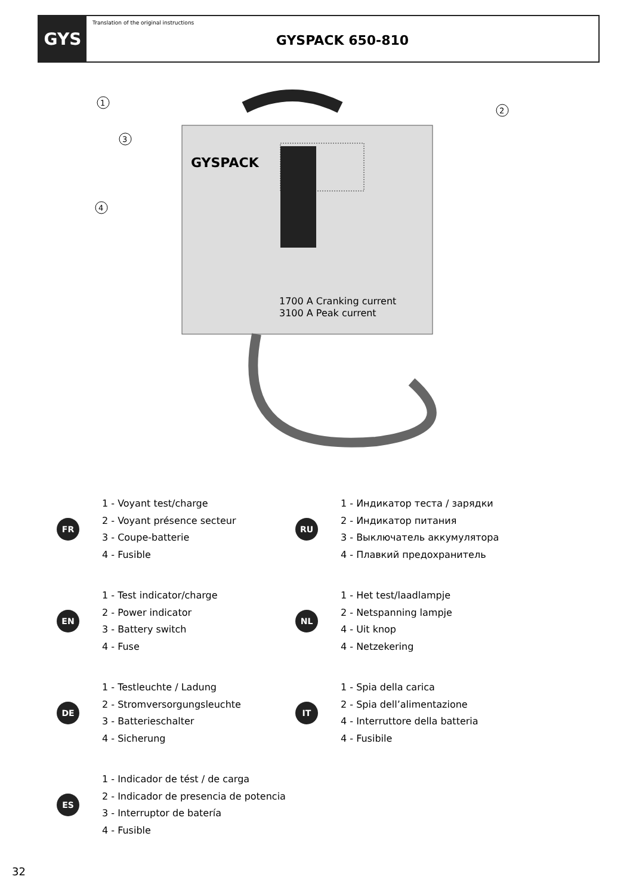GYS
Translation of the original instructions
GYSPACK 650-810
1
2
3
4
GYSPACK
1700 A Cranking current
3100 A Peak current
FR
1 - Voyant test/charge
2 - Voyant présence secteur
3 - Coupe-batterie
4 - Fusible
RU
1 - Индикатор теста / зарядки
2 - Индикатор питания
3 - Выключатель аккумулятора
4 - Плавкий предохранитель
EN
1 - Test indicator/charge
2 - Power indicator
3 - Battery switch
4 - Fuse
NL
1 - Het test/laadlampje
2 - Netspanning lampje
4 - Uit knop
4 - Netzekering
DE
1 - Testleuchte / Ladung
2 - Stromversorgungsleuchte
3 - Batterieschalter
4 - Sicherung
IT
1 - Spia della carica
2 - Spia dell’alimentazione
4 - Interruttore della batteria
4 - Fusibile
ES
1 - Indicador de tést / de carga
2 - Indicador de presencia de potencia
3 - Interruptor de batería
4 - Fusible
32